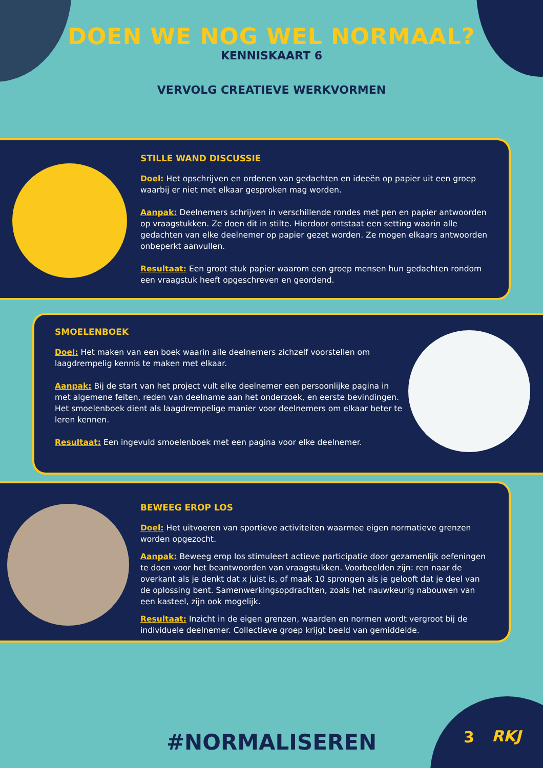DOEN WE NOG WEL NORMAAL?
KENNISKAART 6
VERVOLG CREATIEVE WERKVORMEN
STILLE WAND DISCUSSIE
Doel: Het opschrijven en ordenen van gedachten en ideeën op papier uit een groep waarbij er niet met elkaar gesproken mag worden.
Aanpak: Deelnemers schrijven in verschillende rondes met pen en papier antwoorden op vraagstukken. Ze doen dit in stilte. Hierdoor ontstaat een setting waarin alle gedachten van elke deelnemer op papier gezet worden. Ze mogen elkaars antwoorden onbeperkt aanvullen.
Resultaat: Een groot stuk papier waarom een groep mensen hun gedachten rondom een vraagstuk heeft opgeschreven en geordend.
SMOELENBOEK
Doel: Het maken van een boek waarin alle deelnemers zichzelf voorstellen om laagdrempelig kennis te maken met elkaar.
Aanpak: Bij de start van het project vult elke deelnemer een persoonlijke pagina in met algemene feiten, reden van deelname aan het onderzoek, en eerste bevindingen. Het smoelenboek dient als laagdrempelige manier voor deelnemers om elkaar beter te leren kennen.
Resultaat: Een ingevuld smoelenboek met een pagina voor elke deelnemer.
BEWEEG EROP LOS
Doel: Het uitvoeren van sportieve activiteiten waarmee eigen normatieve grenzen worden opgezocht.
Aanpak: Beweeg erop los stimuleert actieve participatie door gezamenlijk oefeningen te doen voor het beantwoorden van vraagstukken. Voorbeelden zijn: ren naar de overkant als je denkt dat x juist is, of maak 10 sprongen als je gelooft dat je deel van de oplossing bent. Samenwerkingsopdrachten, zoals het nauwkeurig nabouwen van een kasteel, zijn ook mogelijk.
Resultaat: Inzicht in de eigen grenzen, waarden en normen wordt vergroot bij de individuele deelnemer. Collectieve groep krijgt beeld van gemiddelde.
#NORMALISEREN 3 RKJ